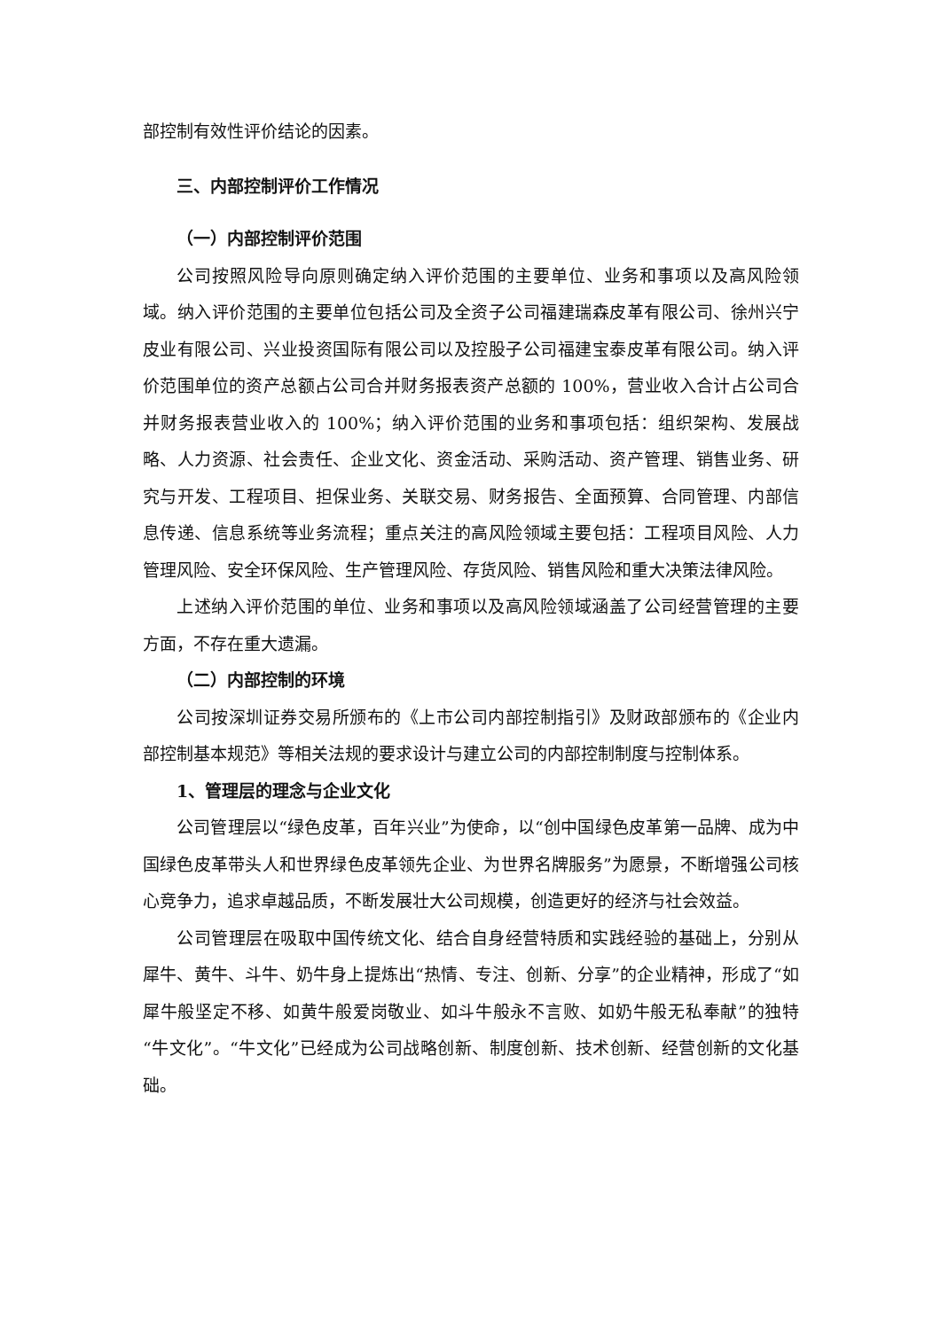部控制有效性评价结论的因素。
三、内部控制评价工作情况
（一）内部控制评价范围
公司按照风险导向原则确定纳入评价范围的主要单位、业务和事项以及高风险领域。纳入评价范围的主要单位包括公司及全资子公司福建瑞森皮革有限公司、徐州兴宁皮业有限公司、兴业投资国际有限公司以及控股子公司福建宝泰皮革有限公司。纳入评价范围单位的资产总额占公司合并财务报表资产总额的 100%，营业收入合计占公司合并财务报表营业收入的 100%；纳入评价范围的业务和事项包括：组织架构、发展战略、人力资源、社会责任、企业文化、资金活动、采购活动、资产管理、销售业务、研究与开发、工程项目、担保业务、关联交易、财务报告、全面预算、合同管理、内部信息传递、信息系统等业务流程；重点关注的高风险领域主要包括：工程项目风险、人力管理风险、安全环保风险、生产管理风险、存货风险、销售风险和重大决策法律风险。
上述纳入评价范围的单位、业务和事项以及高风险领域涵盖了公司经营管理的主要方面，不存在重大遗漏。
（二）内部控制的环境
公司按深圳证券交易所颁布的《上市公司内部控制指引》及财政部颁布的《企业内部控制基本规范》等相关法规的要求设计与建立公司的内部控制制度与控制体系。
1、管理层的理念与企业文化
公司管理层以“绿色皮革，百年兴业”为使命，以“创中国绿色皮革第一品牌、成为中国绿色皮革带头人和世界绿色皮革领先企业、为世界名牌服务”为愿景，不断增强公司核心竞争力，追求卓越品质，不断发展壮大公司规模，创造更好的经济与社会效益。
公司管理层在吸取中国传统文化、结合自身经营特质和实践经验的基础上，分别从犀牛、黄牛、斗牛、奶牛身上提炼出“热情、专注、创新、分享”的企业精神，形成了“如犀牛般坚定不移、如黄牛般爱岗敬业、如斗牛般永不言败、如奶牛般无私奉献”的独特“牛文化”。“牛文化”已经成为公司战略创新、制度创新、技术创新、经营创新的文化基础。